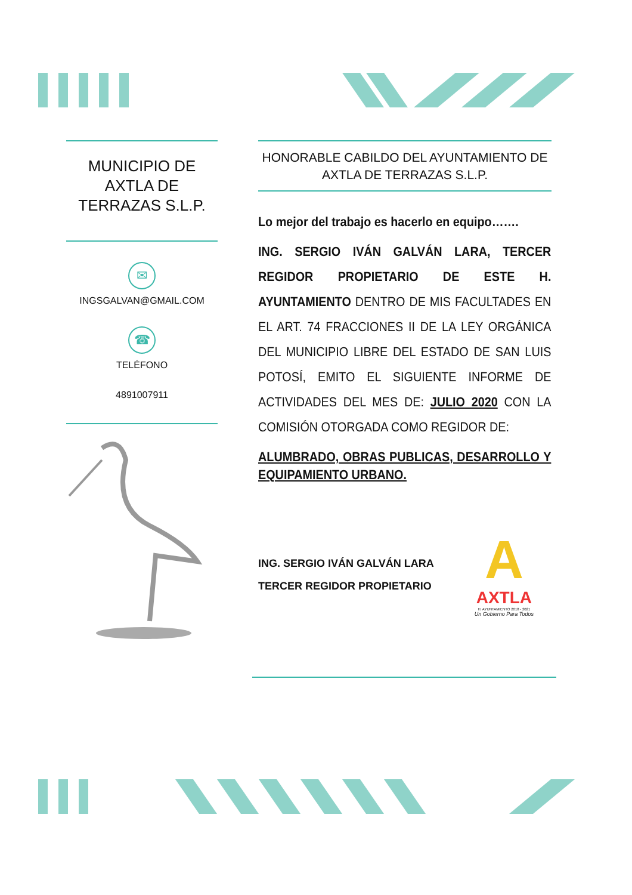MUNICIPIO DE AXTLA DE TERRAZAS S.L.P.
✉
INGSGALVAN@GMAIL.COM
☎
TELÉFONO
4891007911
HONORABLE CABILDO DEL AYUNTAMIENTO DE AXTLA DE TERRAZAS S.L.P.
Lo mejor del trabajo es hacerlo en equipo…….
ING. SERGIO IVÁN GALVÁN LARA, TERCER REGIDOR PROPIETARIO DE ESTE H. AYUNTAMIENTO DENTRO DE MIS FACULTADES EN EL ART. 74 FRACCIONES II DE LA LEY ORGÁNICA DEL MUNICIPIO LIBRE DEL ESTADO DE SAN LUIS POTOSÍ, EMITO EL SIGUIENTE INFORME DE ACTIVIDADES DEL MES DE: JULIO 2020 CON LA COMISIÓN OTORGADA COMO REGIDOR DE:
ALUMBRADO, OBRAS PUBLICAS, DESARROLLO Y EQUIPAMIENTO URBANO.
ING. SERGIO IVÁN GALVÁN LARA
TERCER REGIDOR PROPIETARIO
A
AXTLA
H. AYUNTAMIENTO 2018 - 2021
Un Gobierno Para Todos